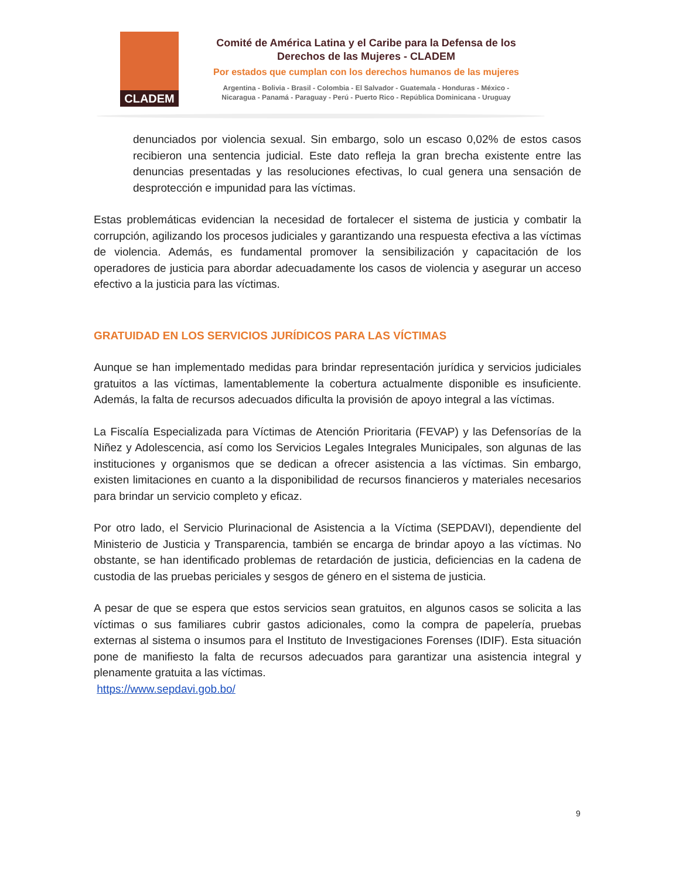CLADEM
Comité de América Latina y el Caribe para la Defensa de los
Derechos de las Mujeres - CLADEM
Por estados que cumplan con los derechos humanos de las mujeres
Argentina - Bolivia - Brasil - Colombia - El Salvador - Guatemala - Honduras - México -
Nicaragua - Panamá - Paraguay - Perú - Puerto Rico - República Dominicana - Uruguay
denunciados por violencia sexual. Sin embargo, solo un escaso 0,02% de estos casos recibieron una sentencia judicial. Este dato refleja la gran brecha existente entre las denuncias presentadas y las resoluciones efectivas, lo cual genera una sensación de desprotección e impunidad para las víctimas.
Estas problemáticas evidencian la necesidad de fortalecer el sistema de justicia y combatir la corrupción, agilizando los procesos judiciales y garantizando una respuesta efectiva a las víctimas de violencia. Además, es fundamental promover la sensibilización y capacitación de los operadores de justicia para abordar adecuadamente los casos de violencia y asegurar un acceso efectivo a la justicia para las víctimas.
GRATUIDAD EN LOS SERVICIOS JURÍDICOS PARA LAS VÍCTIMAS
Aunque se han implementado medidas para brindar representación jurídica y servicios judiciales gratuitos a las víctimas, lamentablemente la cobertura actualmente disponible es insuficiente. Además, la falta de recursos adecuados dificulta la provisión de apoyo integral a las víctimas.
La Fiscalía Especializada para Víctimas de Atención Prioritaria (FEVAP) y las Defensorías de la Niñez y Adolescencia, así como los Servicios Legales Integrales Municipales, son algunas de las instituciones y organismos que se dedican a ofrecer asistencia a las víctimas. Sin embargo, existen limitaciones en cuanto a la disponibilidad de recursos financieros y materiales necesarios para brindar un servicio completo y eficaz.
Por otro lado, el Servicio Plurinacional de Asistencia a la Víctima (SEPDAVI), dependiente del Ministerio de Justicia y Transparencia, también se encarga de brindar apoyo a las víctimas. No obstante, se han identificado problemas de retardación de justicia, deficiencias en la cadena de custodia de las pruebas periciales y sesgos de género en el sistema de justicia.
A pesar de que se espera que estos servicios sean gratuitos, en algunos casos se solicita a las víctimas o sus familiares cubrir gastos adicionales, como la compra de papelería, pruebas externas al sistema o insumos para el Instituto de Investigaciones Forenses (IDIF). Esta situación pone de manifiesto la falta de recursos adecuados para garantizar una asistencia integral y plenamente gratuita a las víctimas.
https://www.sepdavi.gob.bo/
9